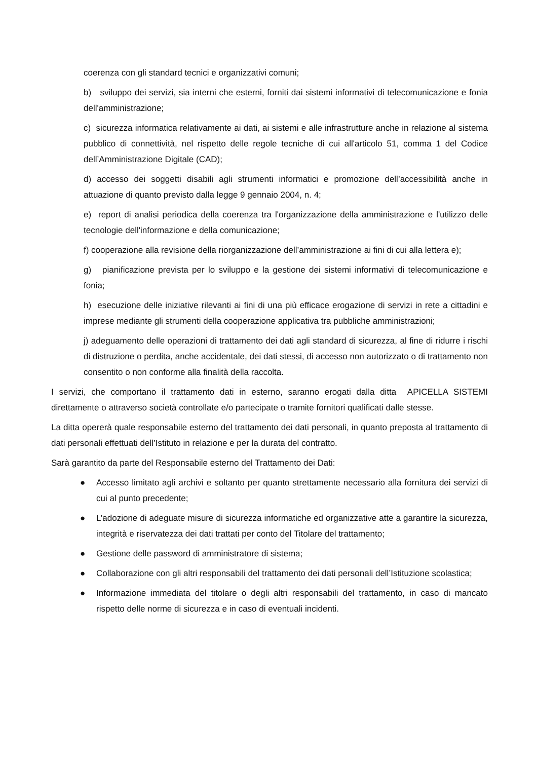coerenza con gli standard tecnici e organizzativi comuni;
b) sviluppo dei servizi, sia interni che esterni, forniti dai sistemi informativi di telecomunicazione e fonia dell'amministrazione;
c) sicurezza informatica relativamente ai dati, ai sistemi e alle infrastrutture anche in relazione al sistema pubblico di connettività, nel rispetto delle regole tecniche di cui all'articolo 51, comma 1 del Codice dell’Amministrazione Digitale (CAD);
d) accesso dei soggetti disabili agli strumenti informatici e promozione dell’accessibilità anche in attuazione di quanto previsto dalla legge 9 gennaio 2004, n. 4;
e) report di analisi periodica della coerenza tra l'organizzazione della amministrazione e l'utilizzo delle tecnologie dell'informazione e della comunicazione;
f) cooperazione alla revisione della riorganizzazione dell’amministrazione ai fini di cui alla lettera e);
g) pianificazione prevista per lo sviluppo e la gestione dei sistemi informativi di telecomunicazione e fonia;
h) esecuzione delle iniziative rilevanti ai fini di una più efficace erogazione di servizi in rete a cittadini e imprese mediante gli strumenti della cooperazione applicativa tra pubbliche amministrazioni;
j) adeguamento delle operazioni di trattamento dei dati agli standard di sicurezza, al fine di ridurre i rischi di distruzione o perdita, anche accidentale, dei dati stessi, di accesso non autorizzato o di trattamento non consentito o non conforme alla finalità della raccolta.
I servizi, che comportano il trattamento dati in esterno, saranno erogati dalla ditta APICELLA SISTEMI direttamente o attraverso società controllate e/o partecipate o tramite fornitori qualificati dalle stesse.
La ditta opererà quale responsabile esterno del trattamento dei dati personali, in quanto preposta al trattamento di dati personali effettuati dell’Istituto in relazione e per la durata del contratto.
Sarà garantito da parte del Responsabile esterno del Trattamento dei Dati:
● Accesso limitato agli archivi e soltanto per quanto strettamente necessario alla fornitura dei servizi di cui al punto precedente;
● L’adozione di adeguate misure di sicurezza informatiche ed organizzative atte a garantire la sicurezza, integrità e riservatezza dei dati trattati per conto del Titolare del trattamento;
● Gestione delle password di amministratore di sistema;
● Collaborazione con gli altri responsabili del trattamento dei dati personali dell’Istituzione scolastica;
● Informazione immediata del titolare o degli altri responsabili del trattamento, in caso di mancato rispetto delle norme di sicurezza e in caso di eventuali incidenti.